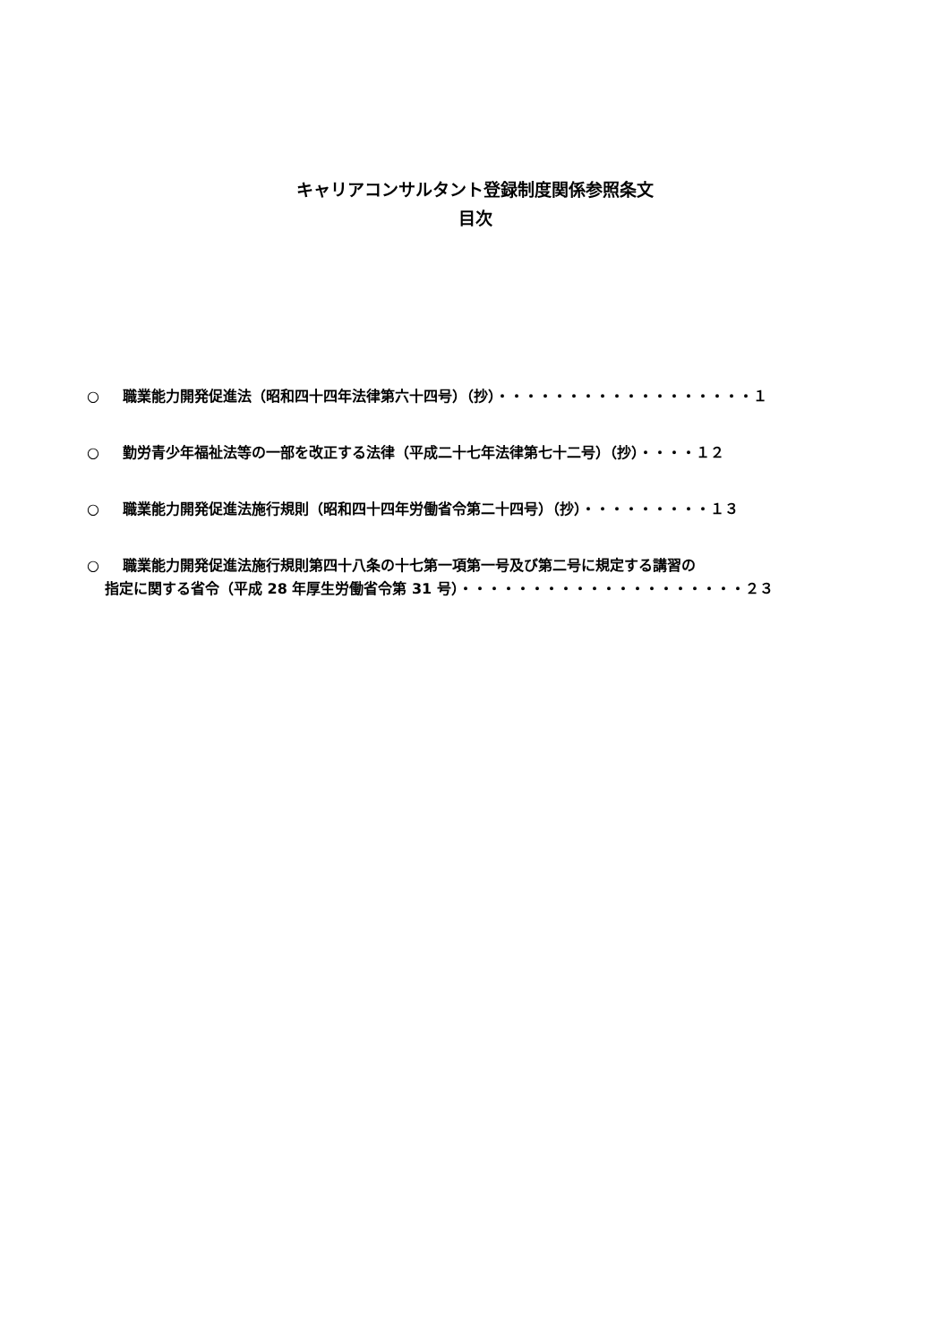キャリアコンサルタント登録制度関係参照条文
目次
○ 職業能力開発促進法（昭和四十四年法律第六十四号）（抄）・・・・・・・・・・・・・・・・・・１
○ 勤労青少年福祉法等の一部を改正する法律（平成二十七年法律第七十二号）（抄）・・・・１２
○ 職業能力開発促進法施行規則（昭和四十四年労働省令第二十四号）（抄）・・・・・・・・・１３
○ 職業能力開発促進法施行規則第四十八条の十七第一項第一号及び第二号に規定する講習の
指定に関する省令（平成 28 年厚生労働省令第 31 号）・・・・・・・・・・・・・・・・・・・・２３